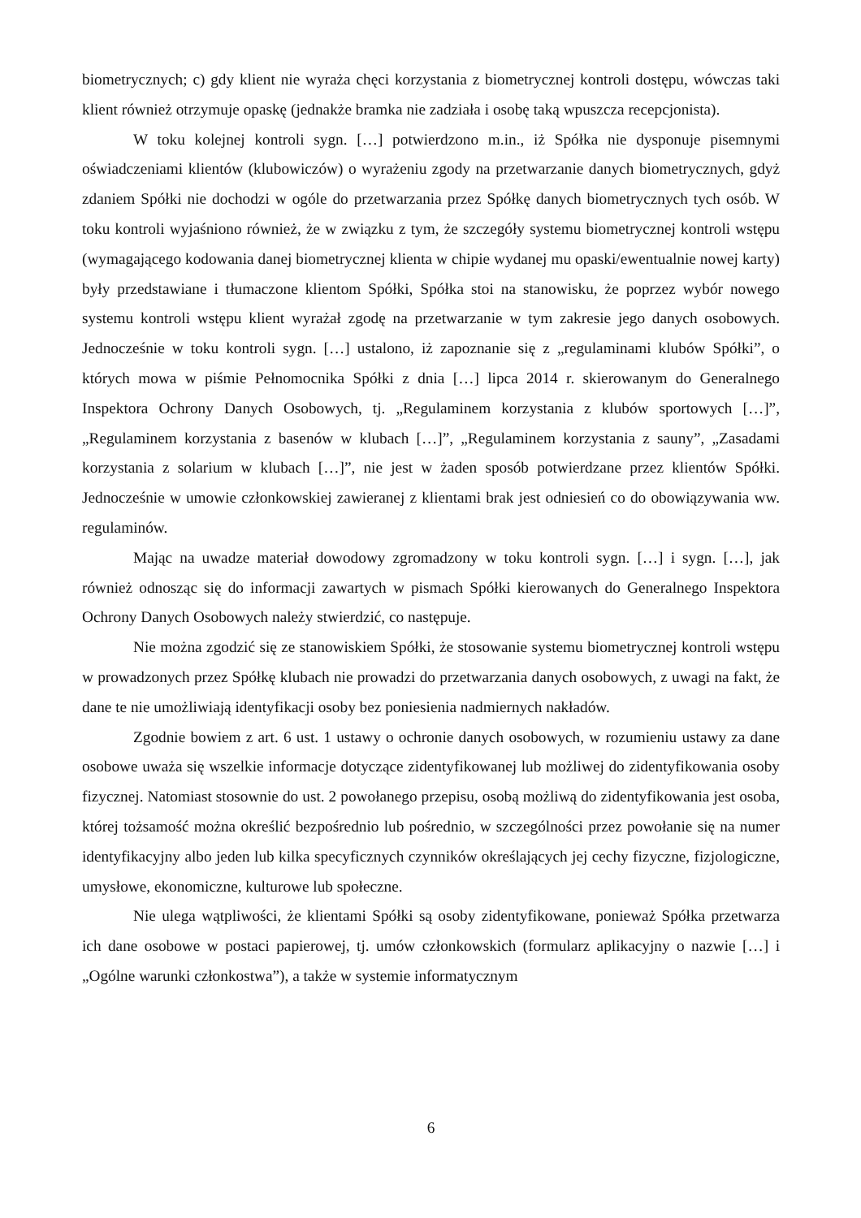biometrycznych; c) gdy klient nie wyraża chęci korzystania z biometrycznej kontroli dostępu, wówczas taki klient również otrzymuje opaskę (jednakże bramka nie zadziała i osobę taką wpuszcza recepcjonista).
W toku kolejnej kontroli sygn. […] potwierdzono m.in., iż Spółka nie dysponuje pisemnymi oświadczeniami klientów (klubowiczów) o wyrażeniu zgody na przetwarzanie danych biometrycznych, gdyż zdaniem Spółki nie dochodzi w ogóle do przetwarzania przez Spółkę danych biometrycznych tych osób. W toku kontroli wyjaśniono również, że w związku z tym, że szczegóły systemu biometrycznej kontroli wstępu (wymagającego kodowania danej biometrycznej klienta w chipie wydanej mu opaski/ewentualnie nowej karty) były przedstawiane i tłumaczone klientom Spółki, Spółka stoi na stanowisku, że poprzez wybór nowego systemu kontroli wstępu klient wyrażał zgodę na przetwarzanie w tym zakresie jego danych osobowych. Jednocześnie w toku kontroli sygn. […] ustalono, iż zapoznanie się z „regulaminami klubów Spółki”, o których mowa w piśmie Pełnomocnika Spółki z dnia […] lipca 2014 r. skierowanym do Generalnego Inspektora Ochrony Danych Osobowych, tj. „Regulaminem korzystania z klubów sportowych […]”, „Regulaminem korzystania z basenów w klubach […]”, „Regulaminem korzystania z sauny”, „Zasadami korzystania z solarium w klubach […]”, nie jest w żaden sposób potwierdzane przez klientów Spółki. Jednocześnie w umowie członkowskiej zawieranej z klientami brak jest odniesień co do obowiązywania ww. regulaminów.
Mając na uwadze materiał dowodowy zgromadzony w toku kontroli sygn. […] i sygn. […], jak również odnosząc się do informacji zawartych w pismach Spółki kierowanych do Generalnego Inspektora Ochrony Danych Osobowych należy stwierdzić, co następuje.
Nie można zgodzić się ze stanowiskiem Spółki, że stosowanie systemu biometrycznej kontroli wstępu w prowadzonych przez Spółkę klubach nie prowadzi do przetwarzania danych osobowych, z uwagi na fakt, że dane te nie umożliwiają identyfikacji osoby bez poniesienia nadmiernych nakładów.
Zgodnie bowiem z art. 6 ust. 1 ustawy o ochronie danych osobowych, w rozumieniu ustawy za dane osobowe uważa się wszelkie informacje dotyczące zidentyfikowanej lub możliwej do zidentyfikowania osoby fizycznej. Natomiast stosownie do ust. 2 powołanego przepisu, osobą możliwą do zidentyfikowania jest osoba, której tożsamość można określić bezpośrednio lub pośrednio, w szczególności przez powołanie się na numer identyfikacyjny albo jeden lub kilka specyficznych czynników określających jej cechy fizyczne, fizjologiczne, umysłowe, ekonomiczne, kulturowe lub społeczne.
Nie ulega wątpliwości, że klientami Spółki są osoby zidentyfikowane, ponieważ Spółka przetwarza ich dane osobowe w postaci papierowej, tj. umów członkowskich (formularz aplikacyjny o nazwie […] i „Ogólne warunki członkostwa”), a także w systemie informatycznym
6